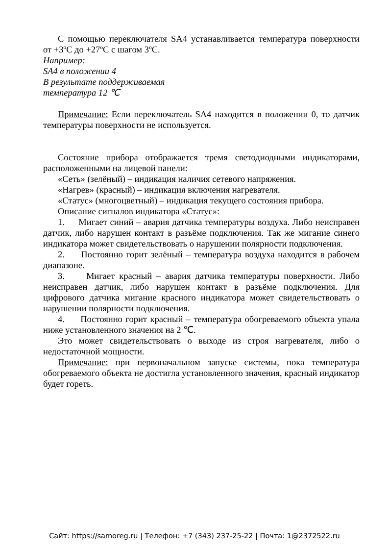С помощью переключателя SA4 устанавливается температура поверхности от +3ºС до +27ºС с шагом 3ºС.
Например:
SA4 в положении 4
В результате поддерживаемая
температура 12 ℃
Примечание: Если переключатель SA4 находится в положении 0, то датчик температуры поверхности не используется.
Состояние прибора отображается тремя светодиодными индикаторами, расположенными на лицевой панели:
«Сеть» (зелёный) – индикация наличия сетевого напряжения.
«Нагрев» (красный) – индикация включения нагревателя.
«Статус» (многоцветный) – индикация текущего состояния прибора.
Описание сигналов индикатора «Статус»:
1. Мигает синий – авария датчика температуры воздуха. Либо неисправен датчик, либо нарушен контакт в разъёме подключения. Так же мигание синего индикатора может свидетельствовать о нарушении полярности подключения.
2. Постоянно горит зелёный – температура воздуха находится в рабочем диапазоне.
3. Мигает красный – авария датчика температуры поверхности. Либо неисправен датчик, либо нарушен контакт в разъёме подключения. Для цифрового датчика мигание красного индикатора может свидетельствовать о нарушении полярности подключения.
4. Постоянно горит красный – температура обогреваемого объекта упала ниже установленного значения на 2 ℃.
Это может свидетельствовать о выходе из строя нагревателя, либо о недостаточной мощности.
Примечание: при первоначальном запуске системы, пока температура обогреваемого объекта не достигла установленного значения, красный индикатор будет гореть.
Сайт: https://samoreg.ru | Телефон: +7 (343) 237-25-22 | Почта: 1@2372522.ru